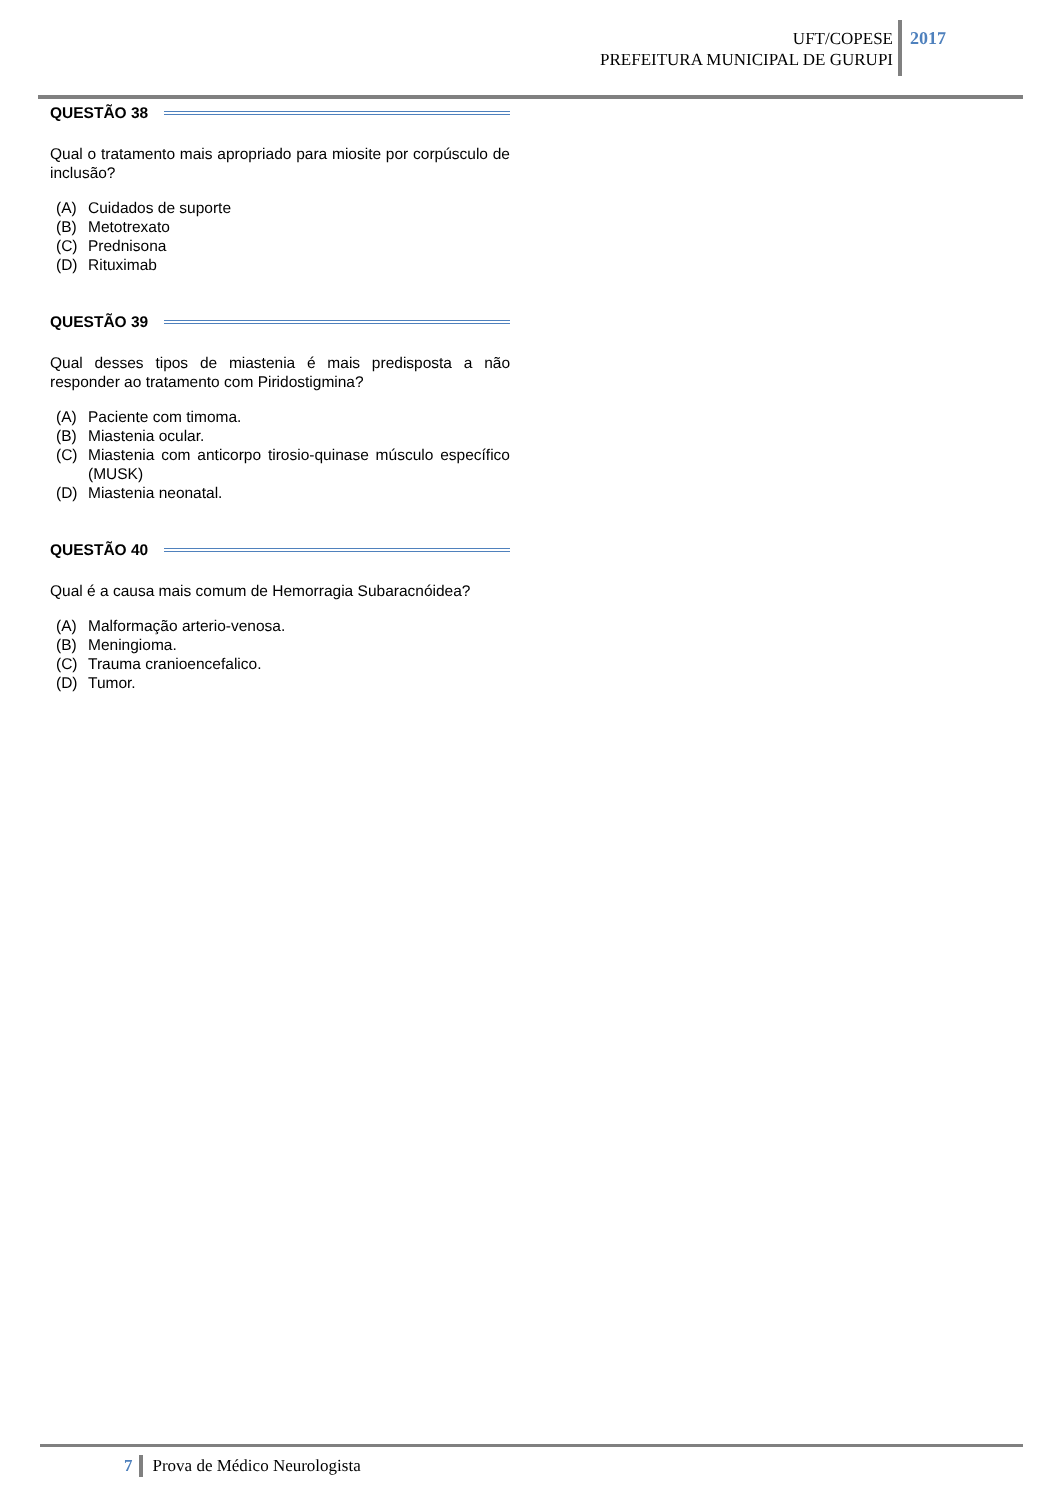UFT/COPESE
PREFEITURA MUNICIPAL DE GURUPI
2017
QUESTÃO 38
Qual o tratamento mais apropriado para miosite por corpúsculo de inclusão?
(A) Cuidados de suporte
(B) Metotrexato
(C) Prednisona
(D) Rituximab
QUESTÃO 39
Qual desses tipos de miastenia é mais predisposta a não responder ao tratamento com Piridostigmina?
(A) Paciente com timoma.
(B) Miastenia ocular.
(C) Miastenia com anticorpo tirosio-quinase músculo específico (MUSK)
(D) Miastenia neonatal.
QUESTÃO 40
Qual é a causa mais comum de Hemorragia Subaracnóidea?
(A) Malformação arterio-venosa.
(B) Meningioma.
(C) Trauma cranioencefalico.
(D) Tumor.
7 Prova de Médico Neurologista